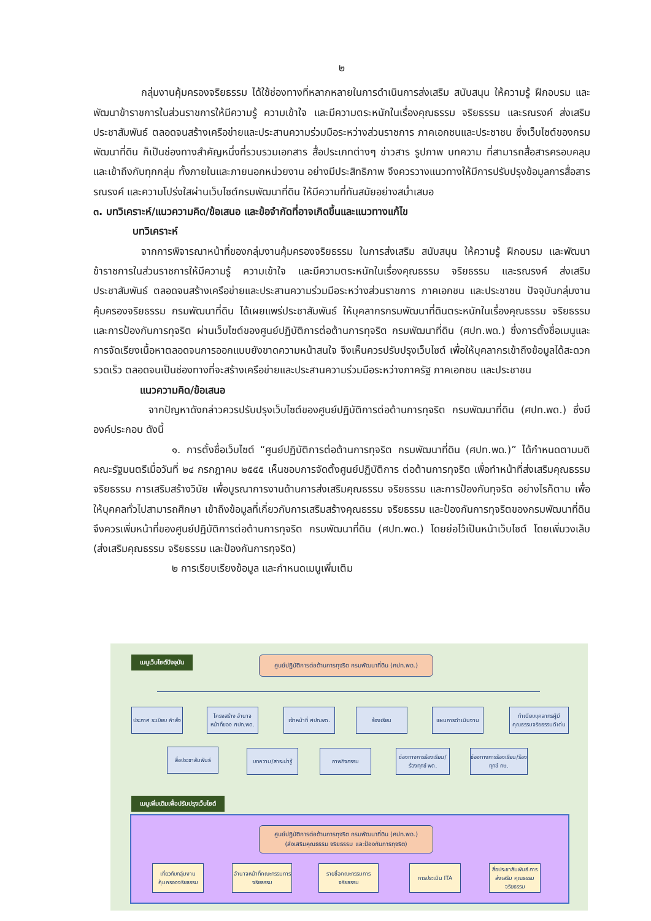๒
กลุ่มงานคุ้มครองจริยธรรม ได้ใช้ช่องทางที่หลากหลายในการดำเนินการส่งเสริม สนับสนุน ให้ความรู้ ฝึกอบรม และพัฒนาข้าราชการในส่วนราชการให้มีความรู้ ความเข้าใจ และมีความตระหนักในเรื่องคุณธรรม จริยธรรม และรณรงค์ ส่งเสริม ประชาสัมพันธ์ ตลอดจนสร้างเครือข่ายและประสานความร่วมมือระหว่างส่วนราชการ ภาคเอกชนและประชาชน ซึ่งเว็บไซต์ของกรมพัฒนาที่ดิน ก็เป็นช่องทางสำคัญหนึ่งที่รวบรวมเอกสาร สื่อประเภทต่างๆ ข่าวสาร รูปภาพ บทความ ที่สามารถสื่อสารครอบคลุมและเข้าถึงกับทุกกลุ่ม ทั้งภายในและภายนอกหน่วยงาน อย่างมีประสิทธิภาพ จึงควรวางแนวทางให้มีการปรับปรุงข้อมูลการสื่อสาร รณรงค์ และความโปร่งใสผ่านเว็บไซต์กรมพัฒนาที่ดิน ให้มีความที่ทันสมัยอย่างสม่ำเสมอ
๓. บทวิเคราะห์/แนวความคิด/ข้อเสนอ และข้อจำกัดที่อาจเกิดขึ้นและแนวทางแก้ไข
บทวิเคราะห์
จากการพิจารณาหน้าที่ของกลุ่มงานคุ้มครองจริยธรรม ในการส่งเสริม สนับสนุน ให้ความรู้ ฝึกอบรม และพัฒนาข้าราชการในส่วนราชการให้มีความรู้ ความเข้าใจ และมีความตระหนักในเรื่องคุณธรรม จริยธรรม และรณรงค์ ส่งเสริม ประชาสัมพันธ์ ตลอดจนสร้างเครือข่ายและประสานความร่วมมือระหว่างส่วนราชการ ภาคเอกชน และประชาชน ปัจจุบันกลุ่มงานคุ้มครองจริยธรรม กรมพัฒนาที่ดิน ได้เผยแพร่ประชาสัมพันธ์ ให้บุคลากรกรมพัฒนาที่ดินตระหนักในเรื่องคุณธรรม จริยธรรม และการป้องกันการทุจริต ผ่านเว็บไซต์ของศูนย์ปฏิบัติการต่อต้านการทุจริต กรมพัฒนาที่ดิน (ศปท.พด.) ซึ่งการตั้งชื่อเมนูและการจัดเรียงเนื้อหาตลอดจนการออกแบบยังขาดความหน้าสนใจ จึงเห็นควรปรับปรุงเว็บไซต์ เพื่อให้บุคลากรเข้าถึงข้อมูลได้สะดวก รวดเร็ว ตลอดจนเป็นช่องทางที่จะสร้างเครือข่ายและประสานความร่วมมือระหว่างภาครัฐ ภาคเอกชน และประชาชน
แนวความคิด/ข้อเสนอ
จากปัญหาดังกล่าวควรปรับปรุงเว็บไซต์ของศูนย์ปฏิบัติการต่อต้านการทุจริต กรมพัฒนาที่ดิน (ศปท.พด.) ซึ่งมีองค์ประกอบ ดังนี้
๑. การตั้งชื่อเว็บไซต์ “ศูนย์ปฏิบัติการต่อต้านการทุจริต กรมพัฒนาที่ดิน (ศปท.พด.)” ได้กำหนดตามมติคณะรัฐมนตรีเมื่อวันที่ ๒๔ กรกฎาคม ๒๕๕๕ เห็นชอบการจัดตั้งศูนย์ปฏิบัติการ ต่อต้านการทุจริต เพื่อทำหน้าที่ส่งเสริมคุณธรรมจริยธรรม การเสริมสร้างวินัย เพื่อบูรณาการงานด้านการส่งเสริมคุณธรรม จริยธรรม และการป้องกันทุจริต อย่างไรก็ตาม เพื่อให้บุคคลทั่วไปสามารถศึกษา เข้าถึงข้อมูลที่เกี่ยวกับการเสริมสร้างคุณธรรม จริยธรรม และป้องกันการทุจริตของกรมพัฒนาที่ดิน จึงควรเพิ่มหน้าที่ของศูนย์ปฏิบัติการต่อต้านการทุจริต กรมพัฒนาที่ดิน (ศปท.พด.) โดยย่อไว้เป็นหน้าเว็บไซต์ โดยเพิ่มวงเล็บ (ส่งเสริมคุณธรรม จริยธรรม และป้องกันการทุจริต)
๒ การเรียบเรียงข้อมูล และกำหนดเมนูเพิ่มเติม
เมนูเว็บไซต์ปัจจุบัน
ศูนย์ปฏิบัติการต่อต้านการทุจริต กรมพัฒนาที่ดิน (ศปท.พด.)
ประกาศ ระเบียบ คำสั่ง
โครงสร้าง อำนาจหน้าที่ของ ศปท.พด.
เจ้าหน้าที่ ศปท.พด.
ร้องเรียน แผนการดำเนินงาน
ทำเนียบบุคลากรผู้มีคุณธรรมจริยธรรมดีเด่น
สื่อประชาสัมพันธ์
บทความ/สาระน่ารู้
ภาพกิจกรรม
ช่องทางการร้องเรียน/ร้องทุกข์ พด.
ช่องทางการร้องเรียน/ร้องทุกข์ กษ.
เมนูเพิ่มเติมเพื่อปรับปรุงเว็บไซต์
ศูนย์ปฏิบัติการต่อต้านการทุจริต กรมพัฒนาที่ดิน (ศปท.พด.)
(ส่งเสริมคุณธรรม จริยธรรม และป้องกันการทุจริต)
เกี่ยวกับกลุ่มงานคุ้มครองจริยธรรม
อำนาจหน้าที่คณะกรรมการจริยธรรม
รายชื่อคณะกรรมการจริยธรรม
การประเมิน ITA
สื่อประชาสัมพันธ์ การส่งเสริม คุณธรรม จริยธรรม